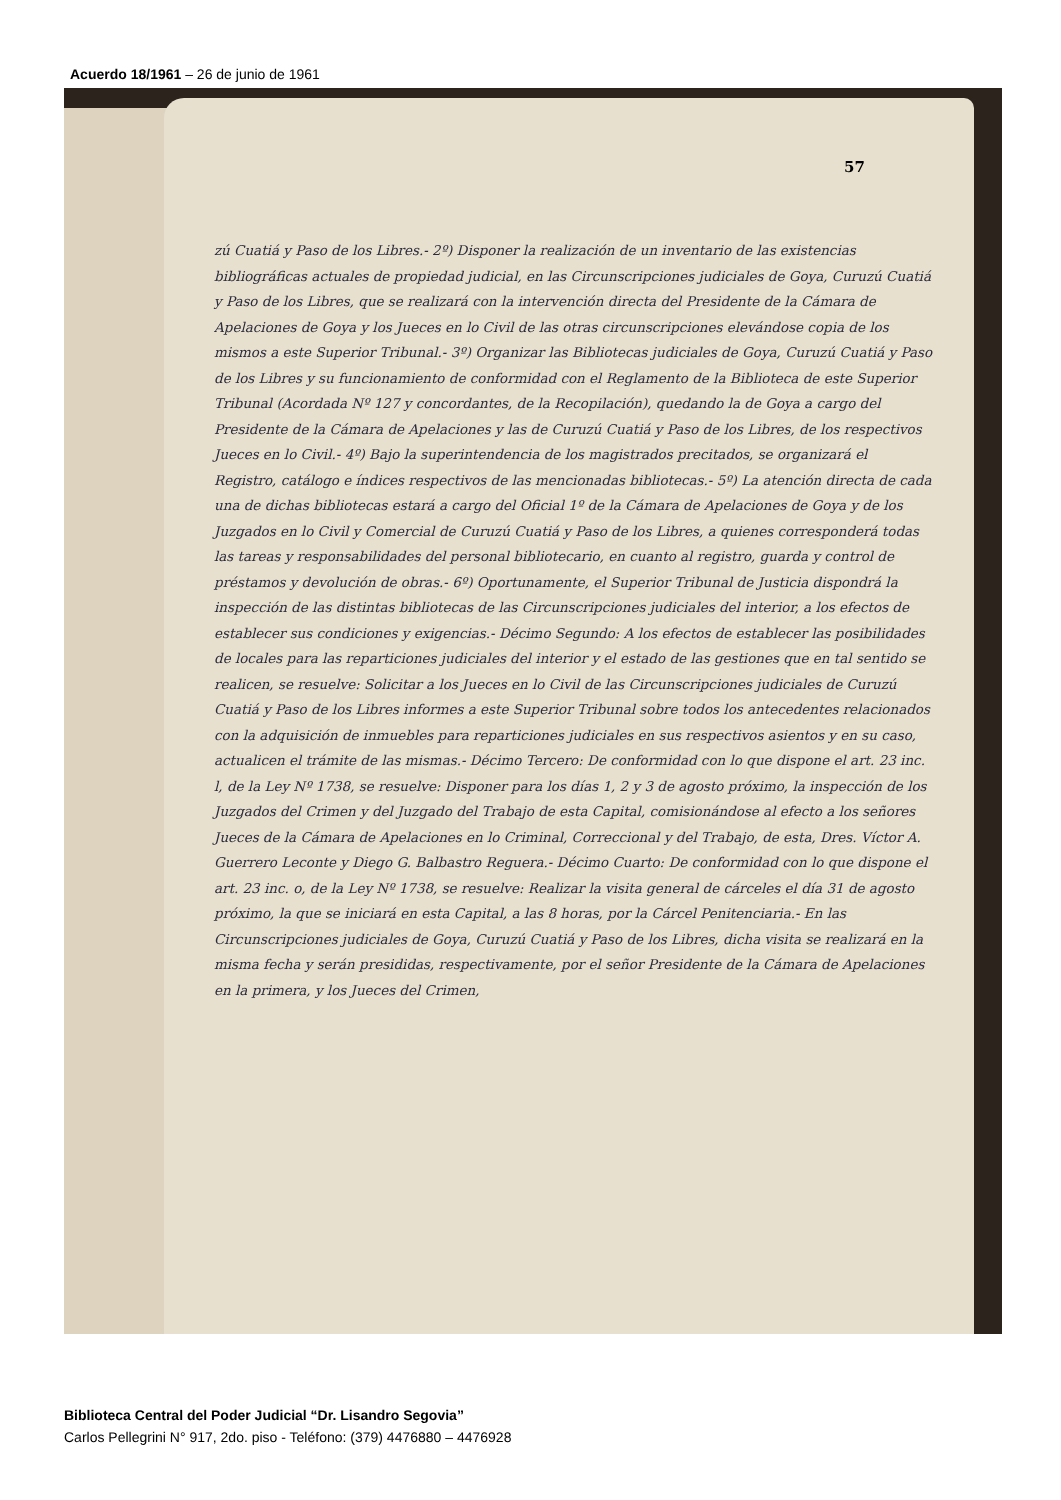Acuerdo 18/1961 – 26 de junio de 1961
57
zú Cuatiá y Paso de los Libres.- 2º) Disponer la realización de un inventario de las existencias bibliográficas actuales de propiedad judicial, en las Circunscripciones judiciales de Goya, Curuzú Cuatiá y Paso de los Libres, que se realizará con la intervención directa del Presidente de la Cámara de Apelaciones de Goya y los Jueces en lo Civil de las otras circunscripciones elevándose copia de los mismos a este Superior Tribunal.- 3º) Organizar las Bibliotecas judiciales de Goya, Curuzú Cuatiá y Paso de los Libres y su funcionamiento de conformidad con el Reglamento de la Biblioteca de este Superior Tribunal (Acordada Nº 127 y concordantes, de la Recopilación), quedando la de Goya a cargo del Presidente de la Cámara de Apelaciones y las de Curuzú Cuatiá y Paso de los Libres, de los respectivos Jueces en lo Civil.- 4º) Bajo la superintendencia de los magistrados precitados, se organizará el Registro, catálogo e índices respectivos de las mencionadas bibliotecas.- 5º) La atención directa de cada una de dichas bibliotecas estará a cargo del Oficial 1º de la Cámara de Apelaciones de Goya y de los Juzgados en lo Civil y Comercial de Curuzú Cuatiá y Paso de los Libres, a quienes corresponderá todas las tareas y responsabilidades del personal bibliotecario, en cuanto al registro, guarda y control de préstamos y devolución de obras.- 6º) Oportunamente, el Superior Tribunal de Justicia dispondrá la inspección de las distintas bibliotecas de las Circunscripciones judiciales del interior, a los efectos de establecer sus condiciones y exigencias.- Décimo Segundo: A los efectos de establecer las posibilidades de locales para las reparticiones judiciales del interior y el estado de las gestiones que en tal sentido se realicen, se resuelve: Solicitar a los Jueces en lo Civil de las Circunscripciones judiciales de Curuzú Cuatiá y Paso de los Libres informes a este Superior Tribunal sobre todos los antecedentes relacionados con la adquisición de inmuebles para reparticiones judiciales en sus respectivos asientos y en su caso, actualicen el trámite de las mismas.- Décimo Tercero: De conformidad con lo que dispone el art. 23 inc. l, de la Ley Nº 1738, se resuelve: Disponer para los días 1, 2 y 3 de agosto próximo, la inspección de los Juzgados del Crimen y del Juzgado del Trabajo de esta Capital, comisionándose al efecto a los señores Jueces de la Cámara de Apelaciones en lo Criminal, Correccional y del Trabajo, de esta, Dres. Víctor A. Guerrero Leconte y Diego G. Balbastro Reguera.- Décimo Cuarto: De conformidad con lo que dispone el art. 23 inc. o, de la Ley Nº 1738, se resuelve: Realizar la visita general de cárceles el día 31 de agosto próximo, la que se iniciará en esta Capital, a las 8 horas, por la Cárcel Penitenciaria.- En las Circunscripciones judiciales de Goya, Curuzú Cuatiá y Paso de los Libres, dicha visita se realizará en la misma fecha y serán presididas, respectivamente, por el señor Presidente de la Cámara de Apelaciones en la primera, y los Jueces del Crimen,
Biblioteca Central del Poder Judicial “Dr. Lisandro Segovia”
Carlos Pellegrini N° 917, 2do. piso - Teléfono: (379) 4476880 – 4476928